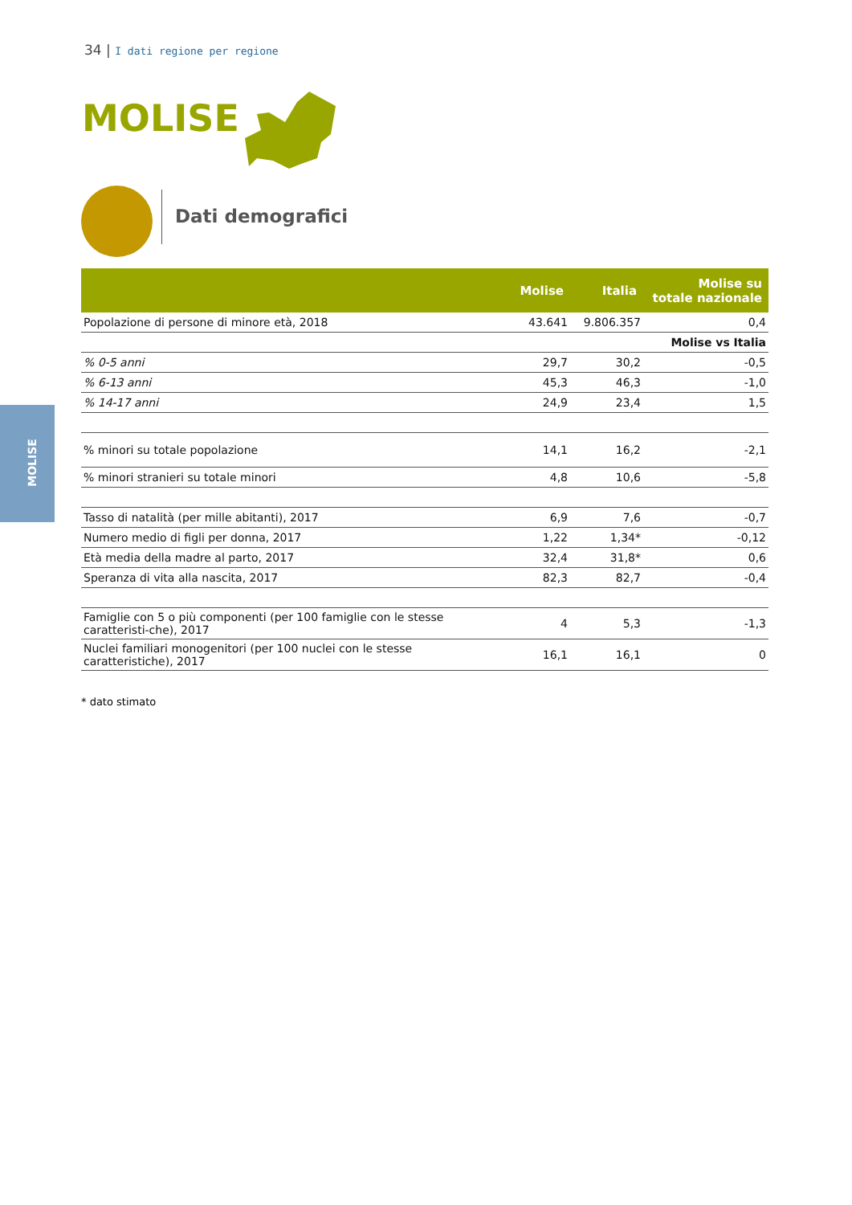34 | I dati regione per regione
MOLISE
Dati demografici
MOLISE
| | Molise | Italia | Molise su totale nazionale |
| --- | --- | --- | --- |
| Popolazione di persone di minore età, 2018 | 43.641 | 9.806.357 | 0,4 |
| | | | Molise vs Italia |
| % 0-5 anni | 29,7 | 30,2 | -0,5 |
| % 6-13 anni | 45,3 | 46,3 | -1,0 |
| % 14-17 anni | 24,9 | 23,4 | 1,5 |
| % minori su totale popolazione | 14,1 | 16,2 | -2,1 |
| % minori stranieri su totale minori | 4,8 | 10,6 | -5,8 |
| Tasso di natalità (per mille abitanti), 2017 | 6,9 | 7,6 | -0,7 |
| Numero medio di figli per donna, 2017 | 1,22 | 1,34* | -0,12 |
| Età media della madre al parto, 2017 | 32,4 | 31,8* | 0,6 |
| Speranza di vita alla nascita, 2017 | 82,3 | 82,7 | -0,4 |
| Famiglie con 5 o più componenti (per 100 famiglie con le stesse caratteristi-che), 2017 | 4 | 5,3 | -1,3 |
| Nuclei familiari monogenitori (per 100 nuclei con le stesse caratteristiche), 2017 | 16,1 | 16,1 | 0 |
* dato stimato